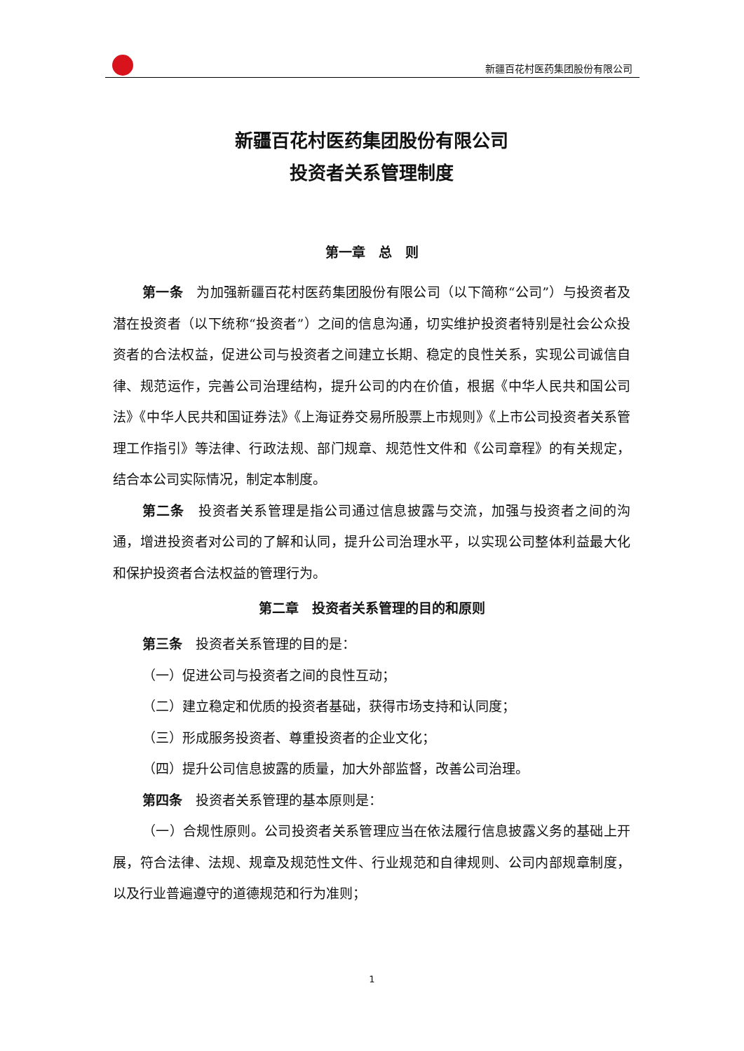新疆百花村医药集团股份有限公司
新疆百花村医药集团股份有限公司
投资者关系管理制度
第一章　总　则
第一条　为加强新疆百花村医药集团股份有限公司（以下简称“公司”）与投资者及潜在投资者（以下统称“投资者”）之间的信息沟通，切实维护投资者特别是社会公众投资者的合法权益，促进公司与投资者之间建立长期、稳定的良性关系，实现公司诚信自律、规范运作，完善公司治理结构，提升公司的内在价值，根据《中华人民共和国公司法》《中华人民共和国证券法》《上海证券交易所股票上市规则》《上市公司投资者关系管理工作指引》等法律、行政法规、部门规章、规范性文件和《公司章程》的有关规定，结合本公司实际情况，制定本制度。
第二条　投资者关系管理是指公司通过信息披露与交流，加强与投资者之间的沟通，增进投资者对公司的了解和认同，提升公司治理水平，以实现公司整体利益最大化和保护投资者合法权益的管理行为。
第二章　投资者关系管理的目的和原则
第三条　投资者关系管理的目的是：
（一）促进公司与投资者之间的良性互动；
（二）建立稳定和优质的投资者基础，获得市场支持和认同度；
（三）形成服务投资者、尊重投资者的企业文化；
（四）提升公司信息披露的质量，加大外部监督，改善公司治理。
第四条　投资者关系管理的基本原则是：
（一）合规性原则。公司投资者关系管理应当在依法履行信息披露义务的基础上开展，符合法律、法规、规章及规范性文件、行业规范和自律规则、公司内部规章制度，以及行业普遍遵守的道德规范和行为准则；
1